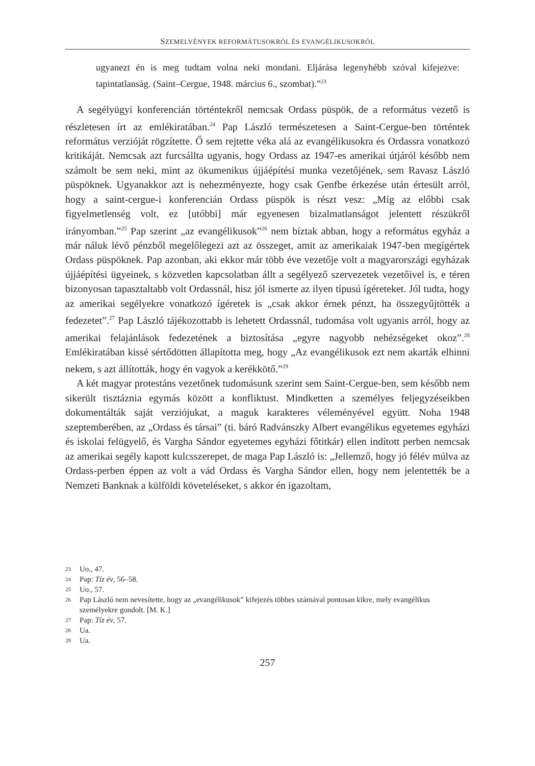SZEMELVÉNYEK REFORMÁTUSOKRÓL ÉS EVANGÉLIKUSOKRÓL
ugyanezt én is meg tudtam volna neki mondani. Eljárása legenyhébb szóval kifejezve: tapintatlanság. (Saint–Cergue, 1948. március 6., szombat).”<sup>23</sup>
A segélyügyi konferencián történtekről nemcsak Ordass püspök, de a református vezető is részletesen írt az emlékiratában.<sup>24</sup> Pap László természetesen a Saint-Cergue-ben történtek református verzióját rögzítette. Ő sem rejtette véka alá az evangélikusokra és Ordassra vonatkozó kritikáját. Nemcsak azt furcsállta ugyanis, hogy Ordass az 1947-es amerikai útjáról később nem számolt be sem neki, mint az ökumenikus újjáépítési munka vezetőjének, sem Ravasz László püspöknek. Ugyanakkor azt is nehezményezte, hogy csak Genfbe érkezése után értesült arról, hogy a saint-cergue-i konferencián Ordass püspök is részt vesz: „Míg az előbbi csak figyelmetlenség volt, ez [utóbbi] már egyenesen bizalmatlanságot jelentett részükről irányomban.”<sup>25</sup> Pap szerint „az evangélikusok”<sup>26</sup> nem bíztak abban, hogy a református egyház a már náluk lévő pénzből megelőlegezi azt az összeget, amit az amerikaiak 1947-ben megígértek Ordass püspöknek. Pap azonban, aki ekkor már több éve vezetője volt a magyarországi egyházak újjáépítési ügyeinek, s közvetlen kapcsolatban állt a segélyező szervezetek vezetőivel is, e téren bizonyosan tapasztaltabb volt Ordassnál, hisz jól ismerte az ilyen típusú ígéreteket. Jól tudta, hogy az amerikai segélyekre vonatkozó ígéretek is „csak akkor érnek pénzt, ha összegyűjtötték a fedezetet”.<sup>27</sup> Pap László tájékozottabb is lehetett Ordassnál, tudomása volt ugyanis arról, hogy az amerikai felajánlások fedezetének a biztosítása „egyre nagyobb nehézségeket okoz”.<sup>28</sup> Emlékiratában kissé sértődötten állapította meg, hogy „Az evangélikusok ezt nem akarták elhinni nekem, s azt állították, hogy én vagyok a kerékkötő.”<sup>29</sup>
A két magyar protestáns vezetőnek tudomásunk szerint sem Saint-Cergue-ben, sem később nem sikerült tisztáznia egymás között a konfliktust. Mindketten a személyes feljegyzéseikben dokumentálták saját verziójukat, a maguk karakteres véleményével együtt. Noha 1948 szeptemberében, az „Ordass és társai” (ti. báró Radvánszky Albert evangélikus egyetemes egyházi és iskolai felügyelő, és Vargha Sándor egyetemes egyházi főtitkár) ellen indított perben nemcsak az amerikai segély kapott kulcsszerepet, de maga Pap László is: „Jellemző, hogy jó félév múlva az Ordass-perben éppen az volt a vád Ordass és Vargha Sándor ellen, hogy nem jelentették be a Nemzeti Banknak a külföldi követeléseket, s akkor én igazoltam,
23 Uo., 47.
24 Pap: Tíz év, 56–58.
25 Uo., 57.
26 Pap László nem nevesítette, hogy az „evangélikusok” kifejezés többes számával pontosan kikre, mely evangélikus személyekre gondolt. [M. K.]
27 Pap: Tíz év, 57.
28 Ua.
29 Ua.
257